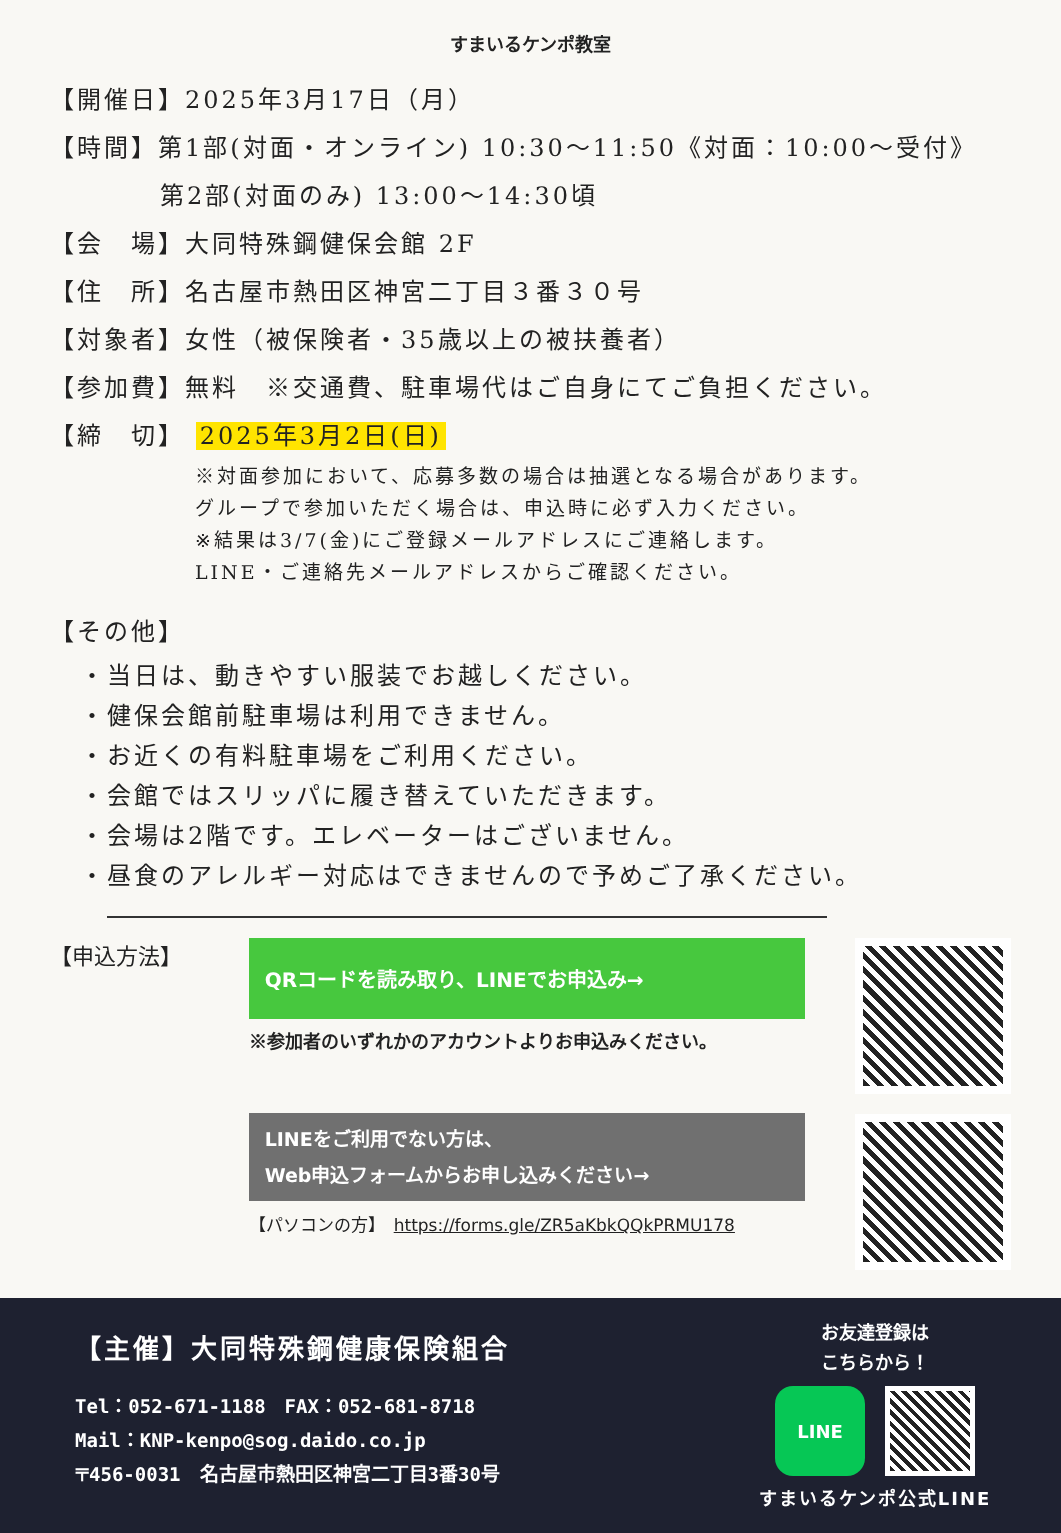すまいるケンポ教室
【開催日】2025年3月17日（月）
【時間】第1部(対面・オンライン) 10:30～11:50《対面：10:00～受付》
第2部(対面のみ) 13:00～14:30頃
【会　場】大同特殊鋼健保会館 2F
【住　所】名古屋市熱田区神宮二丁目３番３０号
【対象者】女性（被保険者・35歳以上の被扶養者）
【参加費】無料　※交通費、駐車場代はご自身にてご負担ください。
【締　切】 2025年3月2日(日)
※対面参加において、応募多数の場合は抽選となる場合があります。
グループで参加いただく場合は、申込時に必ず入力ください。
※結果は3/7(金)にご登録メールアドレスにご連絡します。
LINE・ご連絡先メールアドレスからご確認ください。
【その他】
・当日は、動きやすい服装でお越しください。
・健保会館前駐車場は利用できません。
・お近くの有料駐車場をご利用ください。
・会館ではスリッパに履き替えていただきます。
・会場は2階です。エレベーターはございません。
・昼食のアレルギー対応はできませんので予めご了承ください。
【申込方法】
QRコードを読み取り、LINEでお申込み→
※参加者のいずれかのアカウントよりお申込みください。
LINEをご利用でない方は、
Web申込フォームからお申し込みください→
【パソコンの方】　https://forms.gle/ZR5aKbkQQkPRMU178
【主催】大同特殊鋼健康保険組合
Tel：052-671-1188　FAX：052-681-8718
Mail：KNP-kenpo@sog.daido.co.jp
〒456-0031　名古屋市熱田区神宮二丁目3番30号
お友達登録は
こちらから！
LINE
すまいるケンポ公式LINE